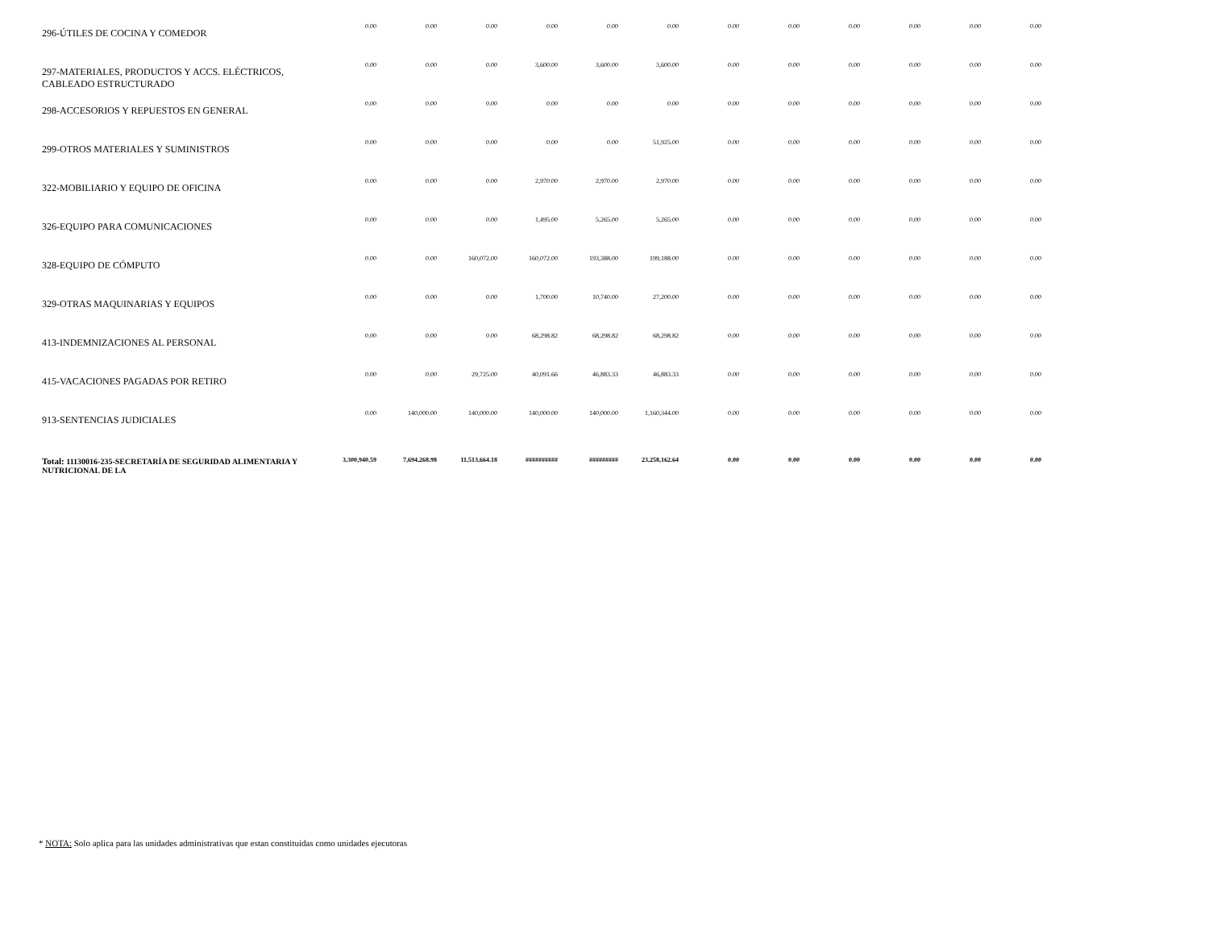| 296-ÚTILES DE COCINA Y COMEDOR | 0.00 | 0.00 | 0.00 | 0.00 | 0.00 | 0.00 | 0.00 | 0.00 | 0.00 | 0.00 | 0.00 | 0.00 |
| 297-MATERIALES, PRODUCTOS Y ACCS. ELÉCTRICOS, CABLEADO ESTRUCTURADO | 0.00 | 0.00 | 0.00 | 3,600.00 | 3,600.00 | 3,600.00 | 0.00 | 0.00 | 0.00 | 0.00 | 0.00 | 0.00 |
| 298-ACCESORIOS Y REPUESTOS EN GENERAL | 0.00 | 0.00 | 0.00 | 0.00 | 0.00 | 0.00 | 0.00 | 0.00 | 0.00 | 0.00 | 0.00 | 0.00 |
| 299-OTROS MATERIALES Y SUMINISTROS | 0.00 | 0.00 | 0.00 | 0.00 | 0.00 | 51,925.00 | 0.00 | 0.00 | 0.00 | 0.00 | 0.00 | 0.00 |
| 322-MOBILIARIO Y EQUIPO DE OFICINA | 0.00 | 0.00 | 0.00 | 2,970.00 | 2,970.00 | 2,970.00 | 0.00 | 0.00 | 0.00 | 0.00 | 0.00 | 0.00 |
| 326-EQUIPO PARA COMUNICACIONES | 0.00 | 0.00 | 0.00 | 1,495.00 | 5,265.00 | 5,265.00 | 0.00 | 0.00 | 0.00 | 0.00 | 0.00 | 0.00 |
| 328-EQUIPO DE CÓMPUTO | 0.00 | 0.00 | 160,072.00 | 160,072.00 | 193,388.00 | 199,188.00 | 0.00 | 0.00 | 0.00 | 0.00 | 0.00 | 0.00 |
| 329-OTRAS MAQUINARIAS Y EQUIPOS | 0.00 | 0.00 | 0.00 | 1,700.00 | 10,740.00 | 27,200.00 | 0.00 | 0.00 | 0.00 | 0.00 | 0.00 | 0.00 |
| 413-INDEMNIZACIONES AL PERSONAL | 0.00 | 0.00 | 0.00 | 68,298.82 | 68,298.82 | 68,298.82 | 0.00 | 0.00 | 0.00 | 0.00 | 0.00 | 0.00 |
| 415-VACACIONES PAGADAS POR RETIRO | 0.00 | 0.00 | 29,725.00 | 40,091.66 | 46,883.33 | 46,883.33 | 0.00 | 0.00 | 0.00 | 0.00 | 0.00 | 0.00 |
| 913-SENTENCIAS JUDICIALES | 0.00 | 140,000.00 | 140,000.00 | 140,000.00 | 140,000.00 | 1,160,344.00 | 0.00 | 0.00 | 0.00 | 0.00 | 0.00 | 0.00 |
| Total: 11130016-235-SECRETARÍA DE SEGURIDAD ALIMENTARIA Y NUTRICIONAL DE LA | 3,300,940.59 | 7,694,268.98 | 11,513,664.18 | ########## | ######### | 23,258,162.64 | 0.00 | 0.00 | 0.00 | 0.00 | 0.00 | 0.00 |
* NOTA: Solo aplica para las unidades administrativas que estan constituidas como unidades ejecutoras